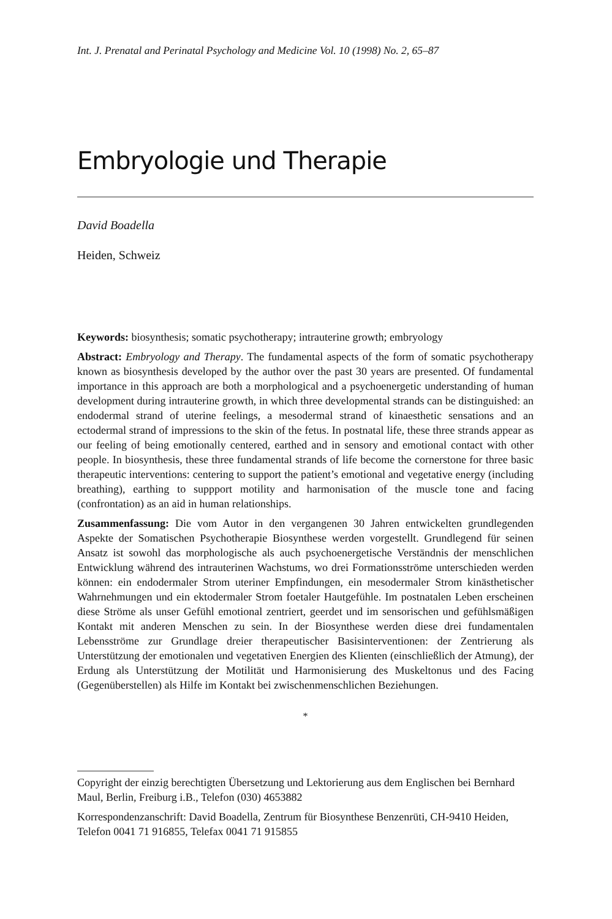Int. J. Prenatal and Perinatal Psychology and Medicine Vol. 10 (1998) No. 2, 65–87
Embryologie und Therapie
David Boadella
Heiden, Schweiz
Keywords: biosynthesis; somatic psychotherapy; intrauterine growth; embryology
Abstract: Embryology and Therapy. The fundamental aspects of the form of somatic psychotherapy known as biosynthesis developed by the author over the past 30 years are presented. Of fundamental importance in this approach are both a morphological and a psychoenergetic understanding of human development during intrauterine growth, in which three developmental strands can be distinguished: an endodermal strand of uterine feelings, a mesodermal strand of kinaesthetic sensations and an ectodermal strand of impressions to the skin of the fetus. In postnatal life, these three strands appear as our feeling of being emotionally centered, earthed and in sensory and emotional contact with other people. In biosynthesis, these three fundamental strands of life become the cornerstone for three basic therapeutic interventions: centering to support the patient’s emotional and vegetative energy (including breathing), earthing to suppport motility and harmonisation of the muscle tone and facing (confrontation) as an aid in human relationships.
Zusammenfassung: Die vom Autor in den vergangenen 30 Jahren entwickelten grundlegenden Aspekte der Somatischen Psychotherapie Biosynthese werden vorgestellt. Grundlegend für seinen Ansatz ist sowohl das morphologische als auch psychoenergetische Verständnis der menschlichen Entwicklung während des intrauterinen Wachstums, wo drei Formationsströme unterschieden werden können: ein endodermaler Strom uteriner Empfindungen, ein mesodermaler Strom kinästhetischer Wahrnehmungen und ein ektodermaler Strom foetaler Hautgefühle. Im postnatalen Leben erscheinen diese Ströme als unser Gefühl emotional zentriert, geerdet und im sensorischen und gefühlsmäßigen Kontakt mit anderen Menschen zu sein. In der Biosynthese werden diese drei fundamentalen Lebensströme zur Grundlage dreier therapeutischer Basisinterventionen: der Zentrierung als Unterstützung der emotionalen und vegetativen Energien des Klienten (einschließlich der Atmung), der Erdung als Unterstützung der Motilität und Harmonisierung des Muskeltonus und des Facing (Gegenüberstellen) als Hilfe im Kontakt bei zwischenmenschlichen Beziehungen.
*
Copyright der einzig berechtigten Übersetzung und Lektorierung aus dem Englischen bei Bernhard Maul, Berlin, Freiburg i.B., Telefon (030) 4653882
Korrespondenzanschrift: David Boadella, Zentrum für Biosynthese Benzenrüti, CH-9410 Heiden, Telefon 0041 71 916855, Telefax 0041 71 915855